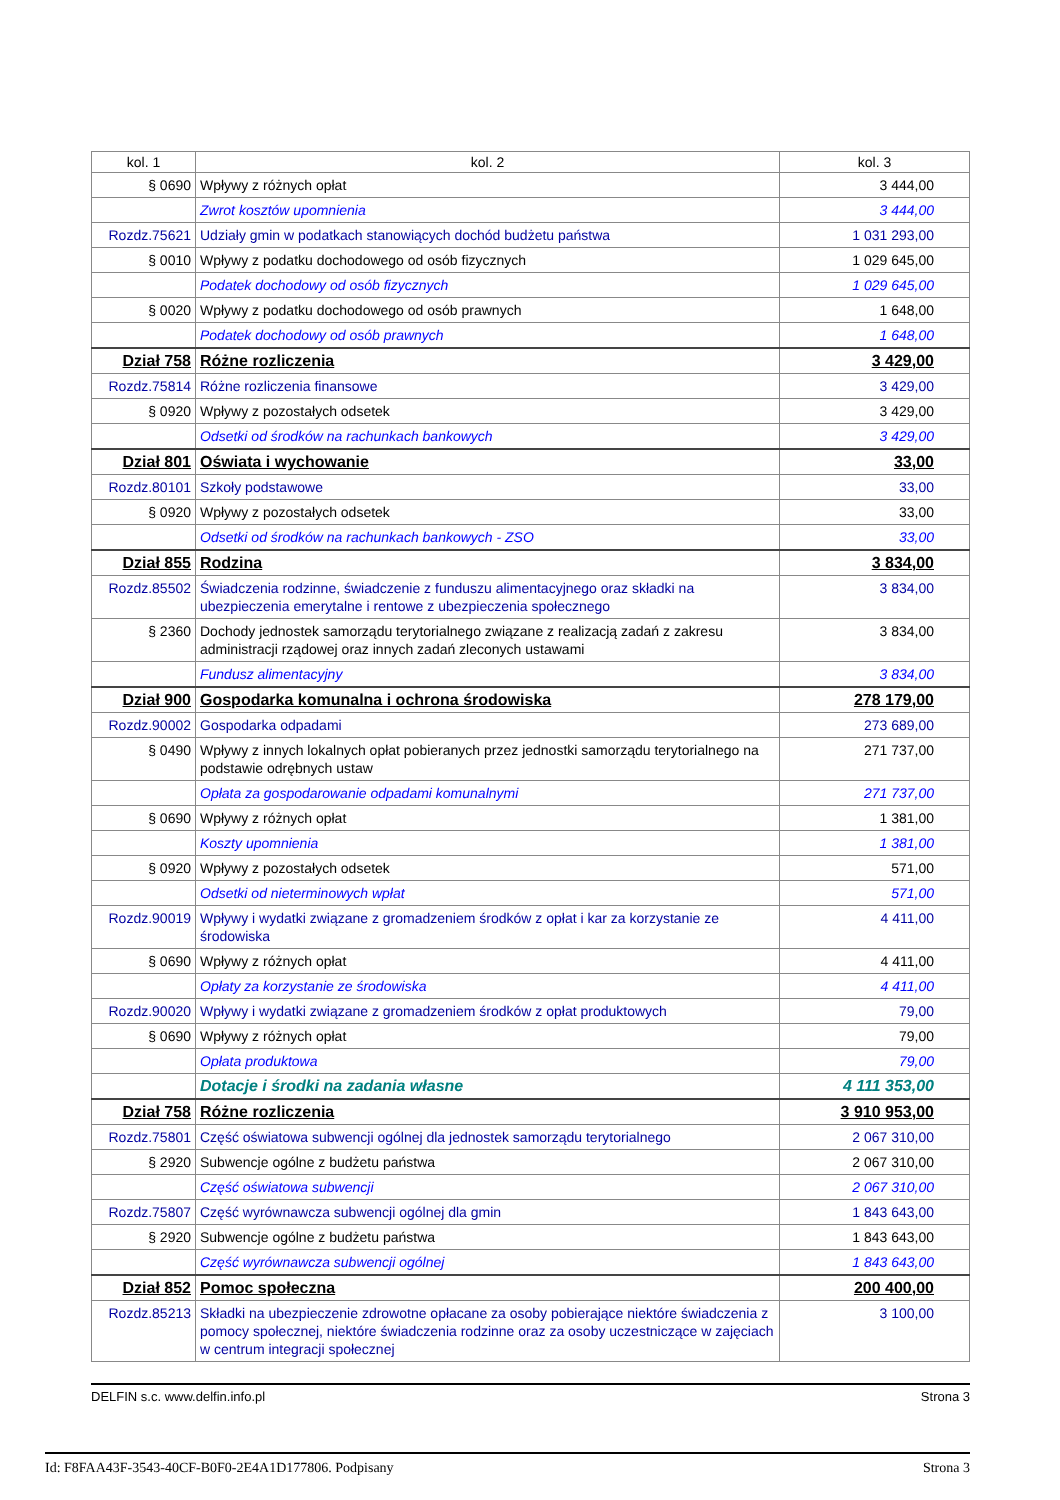| kol. 1 | kol. 2 | kol. 3 |
| --- | --- | --- |
| § 0690 | Wpływy z różnych opłat | 3 444,00 |
| | Zwrot kosztów upomnienia | 3 444,00 |
| Rozdz.75621 | Udziały gmin w podatkach stanowiących dochód budżetu państwa | 1 031 293,00 |
| § 0010 | Wpływy z podatku dochodowego od osób fizycznych | 1 029 645,00 |
| | Podatek dochodowy od osób fizycznych | 1 029 645,00 |
| § 0020 | Wpływy z podatku dochodowego od osób prawnych | 1 648,00 |
| | Podatek dochodowy od osób prawnych | 1 648,00 |
| Dział 758 | Różne rozliczenia | 3 429,00 |
| Rozdz.75814 | Różne rozliczenia finansowe | 3 429,00 |
| § 0920 | Wpływy z pozostałych odsetek | 3 429,00 |
| | Odsetki od środków na rachunkach bankowych | 3 429,00 |
| Dział 801 | Oświata i wychowanie | 33,00 |
| Rozdz.80101 | Szkoły podstawowe | 33,00 |
| § 0920 | Wpływy z pozostałych odsetek | 33,00 |
| | Odsetki od środków na rachunkach bankowych - ZSO | 33,00 |
| Dział 855 | Rodzina | 3 834,00 |
| Rozdz.85502 | Świadczenia rodzinne, świadczenie z funduszu alimentacyjnego oraz składki na ubezpieczenia emerytalne i rentowe z ubezpieczenia społecznego | 3 834,00 |
| § 2360 | Dochody jednostek samorządu terytorialnego związane z realizacją zadań z zakresu administracji rządowej oraz innych zadań zleconych ustawami | 3 834,00 |
| | Fundusz alimentacyjny | 3 834,00 |
| Dział 900 | Gospodarka komunalna i ochrona środowiska | 278 179,00 |
| Rozdz.90002 | Gospodarka odpadami | 273 689,00 |
| § 0490 | Wpływy z innych lokalnych opłat pobieranych przez jednostki samorządu terytorialnego na podstawie odrębnych ustaw | 271 737,00 |
| | Opłata za gospodarowanie odpadami komunalnymi | 271 737,00 |
| § 0690 | Wpływy z różnych opłat | 1 381,00 |
| | Koszty upomnienia | 1 381,00 |
| § 0920 | Wpływy z pozostałych odsetek | 571,00 |
| | Odsetki od nieterminowych wpłat | 571,00 |
| Rozdz.90019 | Wpływy i wydatki związane z gromadzeniem środków z opłat i kar za korzystanie ze środowiska | 4 411,00 |
| § 0690 | Wpływy z różnych opłat | 4 411,00 |
| | Opłaty za korzystanie ze środowiska | 4 411,00 |
| Rozdz.90020 | Wpływy i wydatki związane z gromadzeniem środków z opłat produktowych | 79,00 |
| § 0690 | Wpływy z różnych opłat | 79,00 |
| | Opłata produktowa | 79,00 |
| | Dotacje i środki na zadania własne | 4 111 353,00 |
| Dział 758 | Różne rozliczenia | 3 910 953,00 |
| Rozdz.75801 | Część oświatowa subwencji ogólnej dla jednostek samorządu terytorialnego | 2 067 310,00 |
| § 2920 | Subwencje ogólne z budżetu państwa | 2 067 310,00 |
| | Część oświatowa subwencji | 2 067 310,00 |
| Rozdz.75807 | Część wyrównawcza subwencji ogólnej dla gmin | 1 843 643,00 |
| § 2920 | Subwencje ogólne z budżetu państwa | 1 843 643,00 |
| | Część wyrównawcza subwencji ogólnej | 1 843 643,00 |
| Dział 852 | Pomoc społeczna | 200 400,00 |
| Rozdz.85213 | Składki na ubezpieczenie zdrowotne opłacane za osoby pobierające niektóre świadczenia z pomocy społecznej, niektóre świadczenia rodzinne oraz za osoby uczestniczące w zajęciach w centrum integracji społecznej | 3 100,00 |
DELFIN s.c. www.delfin.info.pl Strona 3
Id: F8FAA43F-3543-40CF-B0F0-2E4A1D177806. Podpisany Strona 3